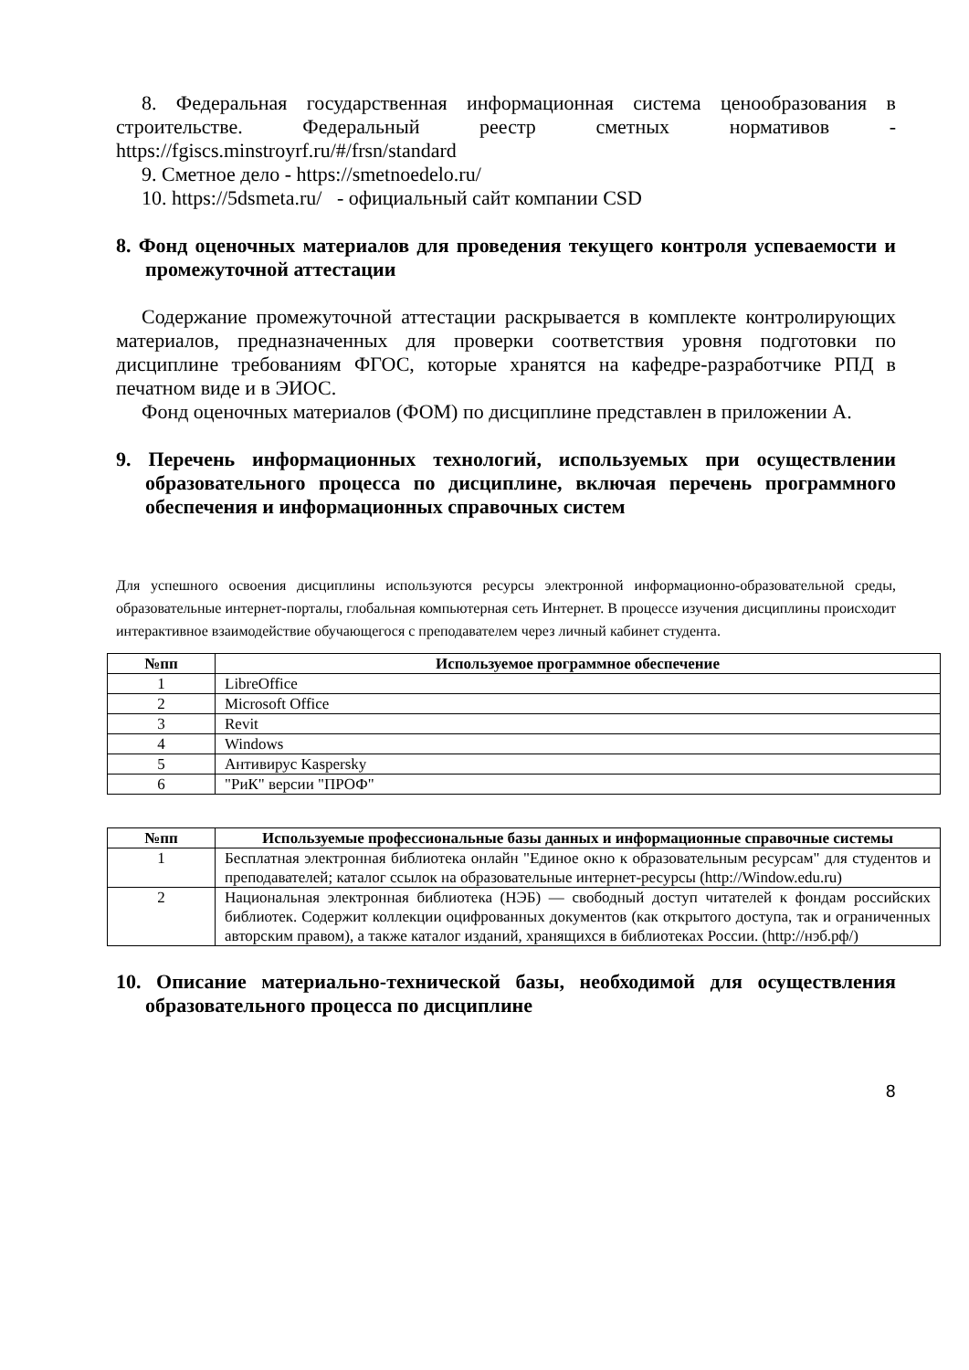8. Федеральная государственная информационная система ценообразования в строительстве. Федеральный реестр сметных нормативов - https://fgiscs.minstroyrf.ru/#/frsn/standard
9. Сметное дело - https://smetnoedelo.ru/
10. https://5dsmeta.ru/ - официальный сайт компании CSD
8. Фонд оценочных материалов для проведения текущего контроля успеваемости и промежуточной аттестации
Содержание промежуточной аттестации раскрывается в комплекте контролирующих материалов, предназначенных для проверки соответствия уровня подготовки по дисциплине требованиям ФГОС, которые хранятся на кафедре-разработчике РПД в печатном виде и в ЭИОС.
Фонд оценочных материалов (ФОМ) по дисциплине представлен в приложении А.
9. Перечень информационных технологий, используемых при осуществлении образовательного процесса по дисциплине, включая перечень программного обеспечения и информационных справочных систем
Для успешного освоения дисциплины используются ресурсы электронной информационно-образовательной среды, образовательные интернет-порталы, глобальная компьютерная сеть Интернет. В процессе изучения дисциплины происходит интерактивное взаимодействие обучающегося с преподавателем через личный кабинет студента.
| №пп | Используемое программное обеспечение |
| --- | --- |
| 1 | LibreOffice |
| 2 | Microsoft Office |
| 3 | Revit |
| 4 | Windows |
| 5 | Антивирус Kaspersky |
| 6 | "РиК" версии "ПРОФ" |
| №пп | Используемые профессиональные базы данных и информационные справочные системы |
| --- | --- |
| 1 | Бесплатная электронная библиотека онлайн "Единое окно к образовательным ресурсам" для студентов и преподавателей; каталог ссылок на образовательные интернет-ресурсы (http://Window.edu.ru) |
| 2 | Национальная электронная библиотека (НЭБ) — свободный доступ читателей к фондам российских библиотек. Содержит коллекции оцифрованных документов (как открытого доступа, так и ограниченных авторским правом), а также каталог изданий, хранящихся в библиотеках России. (http://нэб.рф/) |
10. Описание материально-технической базы, необходимой для осуществления образовательного процесса по дисциплине
8